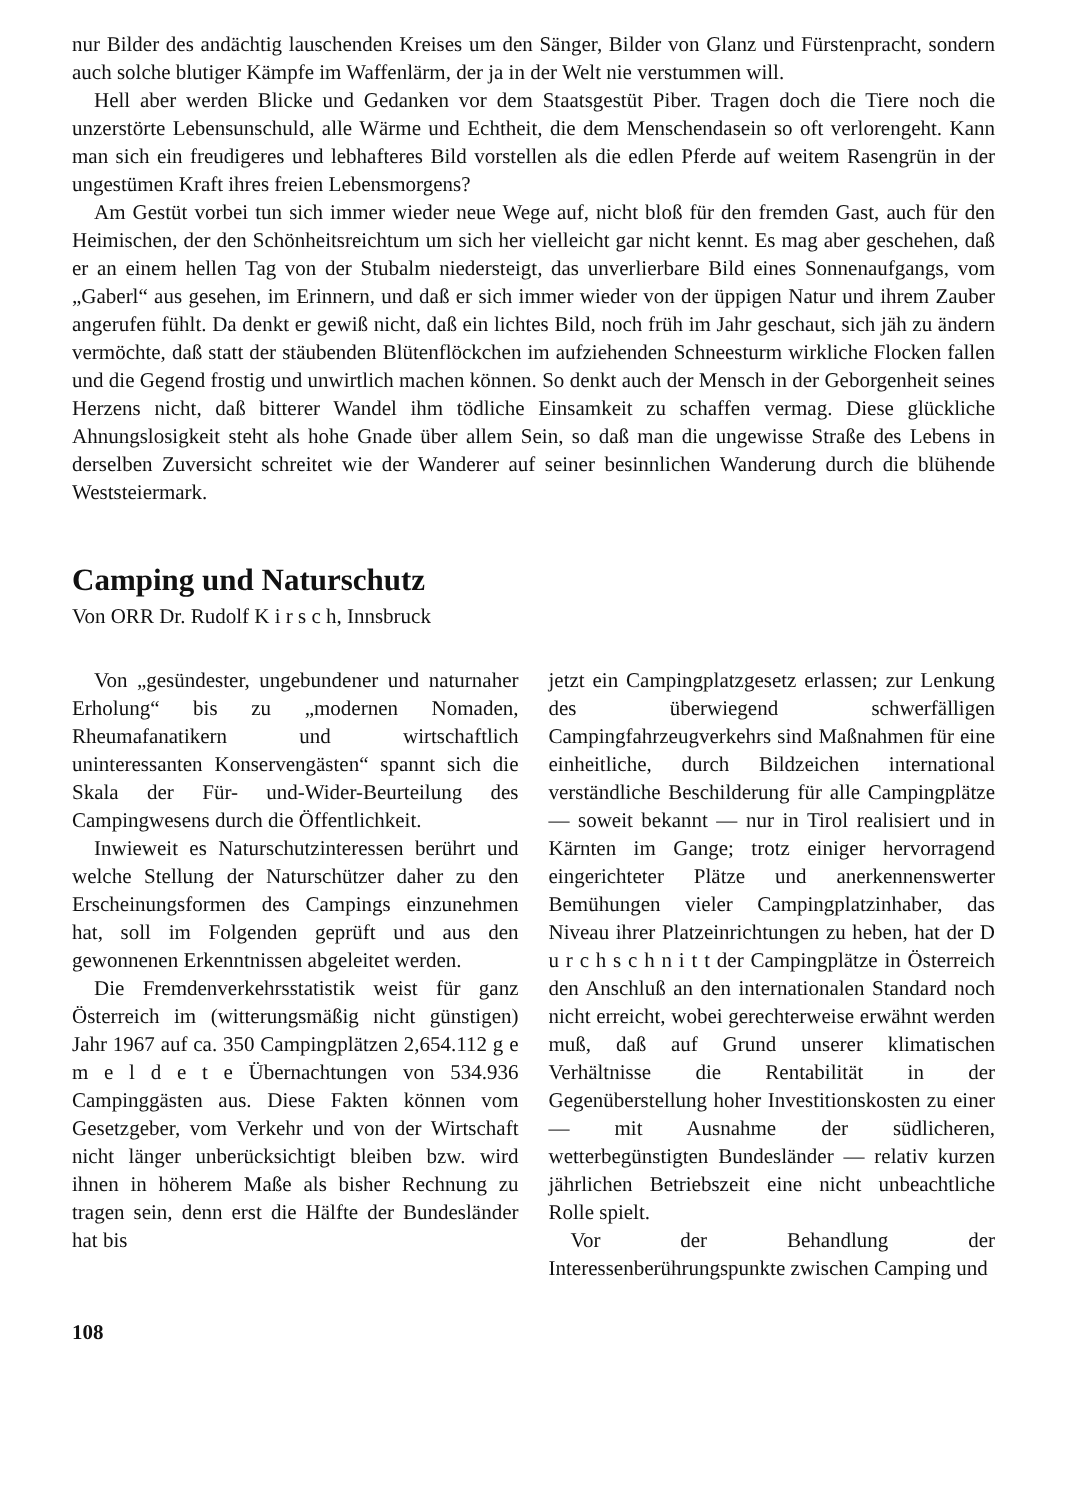nur Bilder des andächtig lauschenden Kreises um den Sänger, Bilder von Glanz und Fürstenpracht, sondern auch solche blutiger Kämpfe im Waffenlärm, der ja in der Welt nie verstummen will.
Hell aber werden Blicke und Gedanken vor dem Staatsgestüt Piber. Tragen doch die Tiere noch die unzerstörte Lebensunschuld, alle Wärme und Echtheit, die dem Menschendasein so oft verlorengeht. Kann man sich ein freudigeres und lebhafteres Bild vorstellen als die edlen Pferde auf weitem Rasengrün in der ungestümen Kraft ihres freien Lebensmorgens?
Am Gestüt vorbei tun sich immer wieder neue Wege auf, nicht bloß für den fremden Gast, auch für den Heimischen, der den Schönheitsreichtum um sich her vielleicht gar nicht kennt. Es mag aber geschehen, daß er an einem hellen Tag von der Stubalm niedersteigt, das unverlierbare Bild eines Sonnenaufgangs, vom „Gaberl“ aus gesehen, im Erinnern, und daß er sich immer wieder von der üppigen Natur und ihrem Zauber angerufen fühlt. Da denkt er gewiß nicht, daß ein lichtes Bild, noch früh im Jahr geschaut, sich jäh zu ändern vermöchte, daß statt der stäubenden Blütenflöckchen im aufziehenden Schneesturm wirkliche Flocken fallen und die Gegend frostig und unwirtlich machen können. So denkt auch der Mensch in der Geborgenheit seines Herzens nicht, daß bitterer Wandel ihm tödliche Einsamkeit zu schaffen vermag. Diese glückliche Ahnungslosigkeit steht als hohe Gnade über allem Sein, so daß man die ungewisse Straße des Lebens in derselben Zuversicht schreitet wie der Wanderer auf seiner besinnlichen Wanderung durch die blühende Weststeiermark.
Camping und Naturschutz
Von ORR Dr. Rudolf K i r s c h, Innsbruck
Von „gesündester, ungebundener und naturnaher Erholung“ bis zu „modernen Nomaden, Rheumafanatikern und wirtschaftlich uninteressanten Konservengästen“ spannt sich die Skala der Für- und-Wider-Beurteilung des Campingwesens durch die Öffentlichkeit.
Inwieweit es Naturschutzinteressen berührt und welche Stellung der Naturschützer daher zu den Erscheinungsformen des Campings einzunehmen hat, soll im Folgenden geprüft und aus den gewonnenen Erkenntnissen abgeleitet werden.
Die Fremdenverkehrsstatistik weist für ganz Österreich im (witterungsmäßig nicht günstigen) Jahr 1967 auf ca. 350 Campingplätzen 2,654.112 g e m e l d e t e Übernachtungen von 534.936 Campinggästen aus. Diese Fakten können vom Gesetzgeber, vom Verkehr und von der Wirtschaft nicht länger unberücksichtigt bleiben bzw. wird ihnen in höherem Maße als bisher Rechnung zu tragen sein, denn erst die Hälfte der Bundesländer hat bis
jetzt ein Campingplatzgesetz erlassen; zur Lenkung des überwiegend schwerfälligen Campingfahrzeugverkehrs sind Maßnahmen für eine einheitliche, durch Bildzeichen international verständliche Beschilderung für alle Campingplätze — soweit bekannt — nur in Tirol realisiert und in Kärnten im Gange; trotz einiger hervorragend eingerichteter Plätze und anerkennenswerter Bemühungen vieler Campingplatzinhaber, das Niveau ihrer Platzeinrichtungen zu heben, hat der D u r c h s c h n i t t der Campingplätze in Österreich den Anschluß an den internationalen Standard noch nicht erreicht, wobei gerechterweise erwähnt werden muß, daß auf Grund unserer klimatischen Verhältnisse die Rentabilität in der Gegenüberstellung hoher Investitionskosten zu einer — mit Ausnahme der südlicheren, wetterbegünstigten Bundesländer — relativ kurzen jährlichen Betriebszeit eine nicht unbeachtliche Rolle spielt.
Vor der Behandlung der Interessenberührungspunkte zwischen Camping und
108